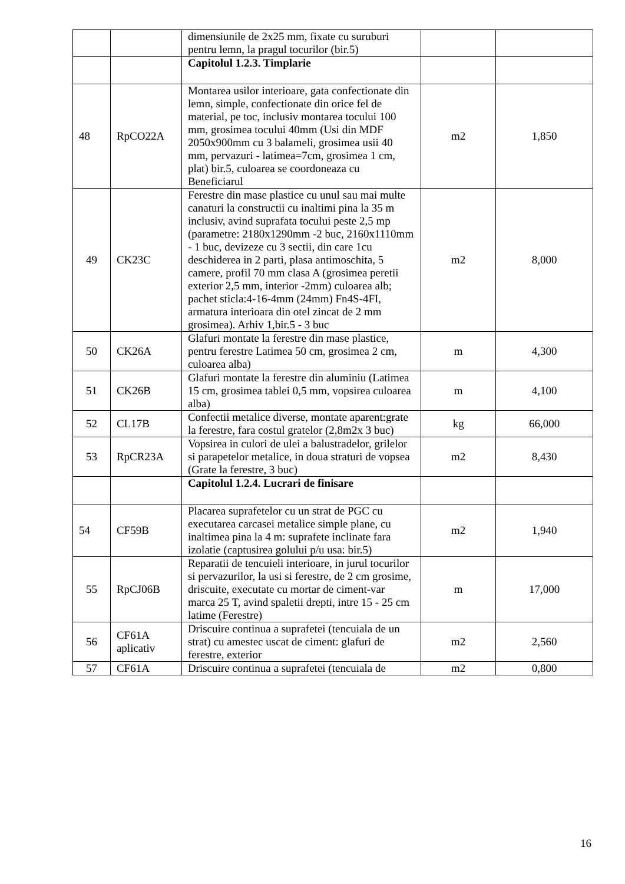| | | dimensiunile de 2x25 mm, fixate cu suruburi pentru lemn, la pragul tocurilor (bir.5) | | |
| | | Capitolul 1.2.3. Timplarie | | |
| 48 | RpCO22A | Montarea usilor interioare, gata confectionate din lemn, simple, confectionate din orice fel de material, pe toc, inclusiv montarea tocului 100 mm, grosimea tocului 40mm (Usi din MDF 2050x900mm cu 3 balameli, grosimea usii 40 mm, pervazuri - latimea=7cm, grosimea 1 cm, plat) bir.5, culoarea se coordoneaza cu Beneficiarul | m2 | 1,850 |
| 49 | CK23C | Ferestre din mase plastice cu unul sau mai multe canaturi la constructii cu inaltimi pina la 35 m inclusiv, avind suprafata tocului peste 2,5 mp (parametre: 2180x1290mm -2 buc, 2160x1110mm - 1 buc, devizeze cu 3 sectii, din care 1cu deschiderea in 2 parti, plasa antimoschita, 5 camere, profil 70 mm clasa A (grosimea peretii exterior 2,5 mm, interior -2mm) culoarea alb; pachet sticla:4-16-4mm (24mm) Fn4S-4FI, armatura interioara din otel zincat de 2 mm grosimea). Arhiv 1,bir.5 - 3 buc | m2 | 8,000 |
| 50 | CK26A | Glafuri montate la ferestre din mase plastice, pentru ferestre Latimea 50 cm, grosimea 2 cm, culoarea alba) | m | 4,300 |
| 51 | CK26B | Glafuri montate la ferestre din aluminiu (Latimea 15 cm, grosimea tablei 0,5 mm, vopsirea culoarea alba) | m | 4,100 |
| 52 | CL17B | Confectii metalice diverse, montate aparent:grate la ferestre, fara costul gratelor (2,8m2x 3 buc) | kg | 66,000 |
| 53 | RpCR23A | Vopsirea in culori de ulei a balustradelor, grilelor si parapetelor metalice, in doua straturi de vopsea (Grate la ferestre, 3 buc) | m2 | 8,430 |
| | | Capitolul 1.2.4. Lucrari de finisare | | |
| 54 | CF59B | Placarea suprafetelor cu un strat de PGC cu executarea carcasei metalice simple plane, cu inaltimea pina la 4 m: suprafete inclinate fara izolatie (captusirea golului p/u usa: bir.5) | m2 | 1,940 |
| 55 | RpCJ06B | Reparatii de tencuieli interioare, in jurul tocurilor si pervazurilor, la usi si ferestre, de 2 cm grosime, driscuite, executate cu mortar de ciment-var marca 25 T, avind spaletii drepti, intre 15 - 25 cm latime (Ferestre) | m | 17,000 |
| 56 | CF61A aplicativ | Driscuire continua a suprafetei (tencuiala de un strat) cu amestec uscat de ciment: glafuri de ferestre, exterior | m2 | 2,560 |
| 57 | CF61A | Driscuire continua a suprafetei (tencuiala de | m2 | 0,800 |
16